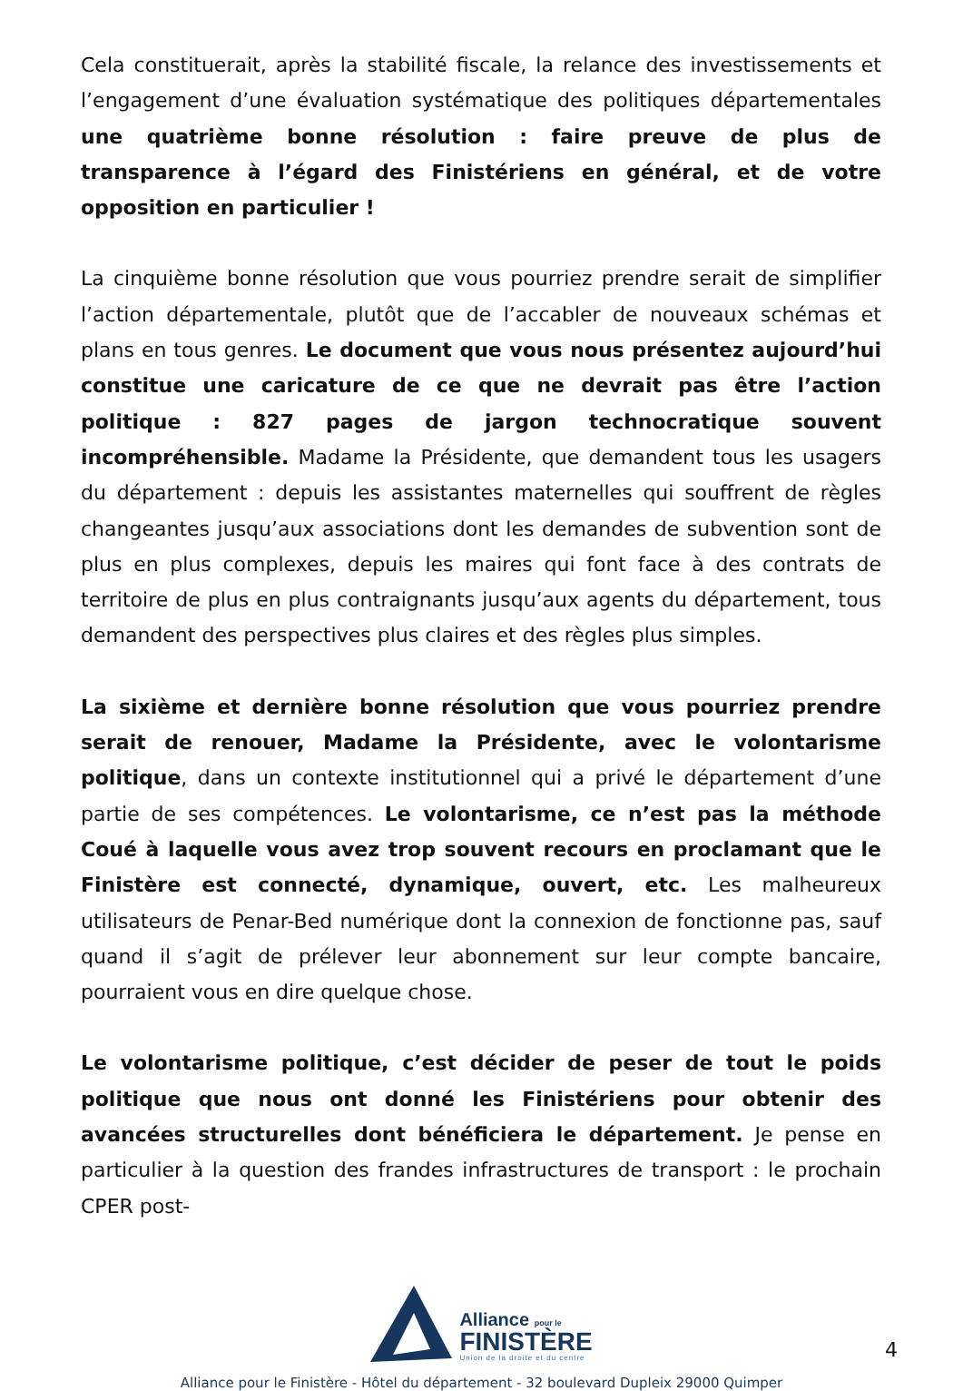Cela constituerait, après la stabilité fiscale, la relance des investissements et l’engagement d’une évaluation systématique des politiques départementales une quatrième bonne résolution : faire preuve de plus de transparence à l’égard des Finistériens en général, et de votre opposition en particulier !
La cinquième bonne résolution que vous pourriez prendre serait de simplifier l’action départementale, plutôt que de l’accabler de nouveaux schémas et plans en tous genres. Le document que vous nous présentez aujourd’hui constitue une caricature de ce que ne devrait pas être l’action politique : 827 pages de jargon technocratique souvent incompréhensible. Madame la Présidente, que demandent tous les usagers du département : depuis les assistantes maternelles qui souffrent de règles changeantes jusqu’aux associations dont les demandes de subvention sont de plus en plus complexes, depuis les maires qui font face à des contrats de territoire de plus en plus contraignants jusqu’aux agents du département, tous demandent des perspectives plus claires et des règles plus simples.
La sixième et dernière bonne résolution que vous pourriez prendre serait de renouer, Madame la Présidente, avec le volontarisme politique, dans un contexte institutionnel qui a privé le département d’une partie de ses compétences. Le volontarisme, ce n’est pas la méthode Coué à laquelle vous avez trop souvent recours en proclamant que le Finistère est connecté, dynamique, ouvert, etc. Les malheureux utilisateurs de Penar-Bed numérique dont la connexion de fonctionne pas, sauf quand il s’agit de prélever leur abonnement sur leur compte bancaire, pourraient vous en dire quelque chose.
Le volontarisme politique, c’est décider de peser de tout le poids politique que nous ont donné les Finistériens pour obtenir des avancées structurelles dont bénéficiera le département. Je pense en particulier à la question des frandes infrastructures de transport : le prochain CPER post-
Alliance pour le
FINISTÈRE
Union de la droite et du centre
4
Alliance pour le Finistère - Hôtel du département - 32 boulevard Dupleix 29000 Quimper